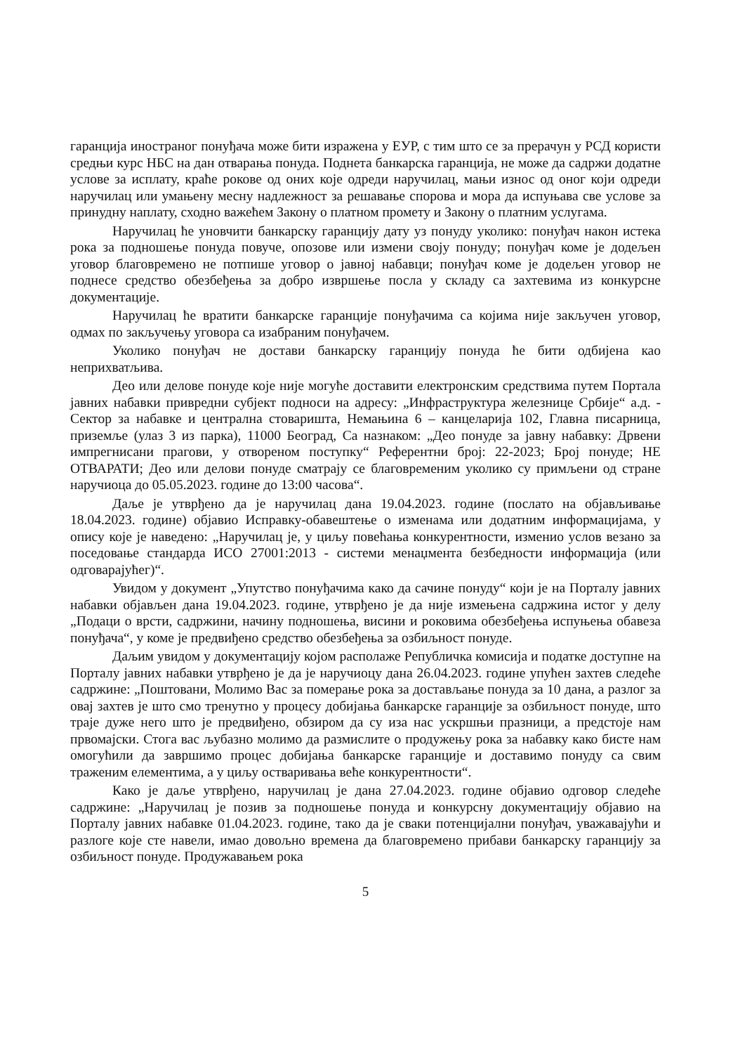гаранција иностраног понуђача може бити изражена у ЕУР, с тим што се за прерачун у РСД користи средњи курс НБС на дан отварања понуда. Поднета банкарска гаранција, не може да садржи додатне услове за исплату, краће рокове од оних које одреди наручилац, мањи износ од оног који одреди наручилац или умањену месну надлежност за решавање спорова и мора да испуњава све услове за принудну наплату, сходно важећем Закону о платном промету и Закону о платним услугама.
Наручилац ће уновчити банкарску гаранцију дату уз понуду уколико: понуђач након истека рока за подношење понуда повуче, опозове или измени своју понуду; понуђач коме је додељен уговор благовремено не потпише уговор о јавној набавци; понуђач коме је додељен уговор не поднесе средство обезбеђења за добро извршење посла у складу са захтевима из конкурсне документације.
Наручилац ће вратити банкарске гаранције понуђачима са којима није закључен уговор, одмах по закључењу уговора са изабраним понуђачем.
Уколико понуђач не достави банкарску гаранцију понуда ће бити одбијена као неприхватљива.
Део или делове понуде које није могуће доставити електронским средствима путем Портала јавних набавки привредни субјект подноси на адресу: „Инфраструктура железнице Србије“ а.д. - Сектор за набавке и централна стоваришта, Немањина 6 – канцеларија 102, Главна писарница, приземље (улаз 3 из парка), 11000 Београд, Са назнаком: „Део понуде за јавну набавку: Дрвени импрегнисани прагови, у отвореном поступку“ Референтни број: 22-2023; Број понуде; НЕ ОТВАРАТИ; Део или делови понуде сматрају се благовременим уколико су примљени од стране наручиоца до 05.05.2023. године до 13:00 часова“.
Даље је утврђено да је наручилац дана 19.04.2023. године (послато на објављивање 18.04.2023. године) објавио Исправку-обавештење о изменама или додатним информацијама, у опису које је наведено: „Наручилац је, у циљу повећања конкурентности, изменио услов везано за поседовање стандарда ИСО 27001:2013 - системи менаџмента безбедности информација (или одговарајућег)“.
Увидом у документ „Упутство понуђачима како да сачине понуду“ који је на Порталу јавних набавки објављен дана 19.04.2023. године, утврђено је да није измењена садржина истог у делу „Подаци о врсти, садржини, начину подношења, висини и роковима обезбеђења испуњења обавеза понуђача“, у коме је предвиђено средство обезбеђења за озбиљност понуде.
Даљим увидом у документацију којом располаже Републичка комисија и податке доступне на Порталу јавних набавки утврђено је да је наручиоцу дана 26.04.2023. године упућен захтев следеће садржине: „Поштовани, Молимо Вас за померање рока за достављање понуда за 10 дана, а разлог за овај захтев је што смо тренутно у процесу добијања банкарске гаранције за озбиљност понуде, што траје дуже него што је предвиђено, обзиром да су иза нас ускршњи празници, а предстоје нам првомајски. Стога вас љубазно молимо да размислите о продужењу рока за набавку како бисте нам омогућили да завршимо процес добијања банкарске гаранције и доставимо понуду са свим траженим елементима, а у циљу остваривања веће конкурентности“.
Како је даље утврђено, наручилац је дана 27.04.2023. године објавио одговор следеће садржине: „Наручилац је позив за подношење понуда и конкурсну документацију објавио на Порталу јавних набавке 01.04.2023. године, тако да је сваки потенцијални понуђач, уважавајући и разлоге које сте навели, имао довољно времена да благовремено прибави банкарску гаранцију за озбиљност понуде. Продужавањем рока
5